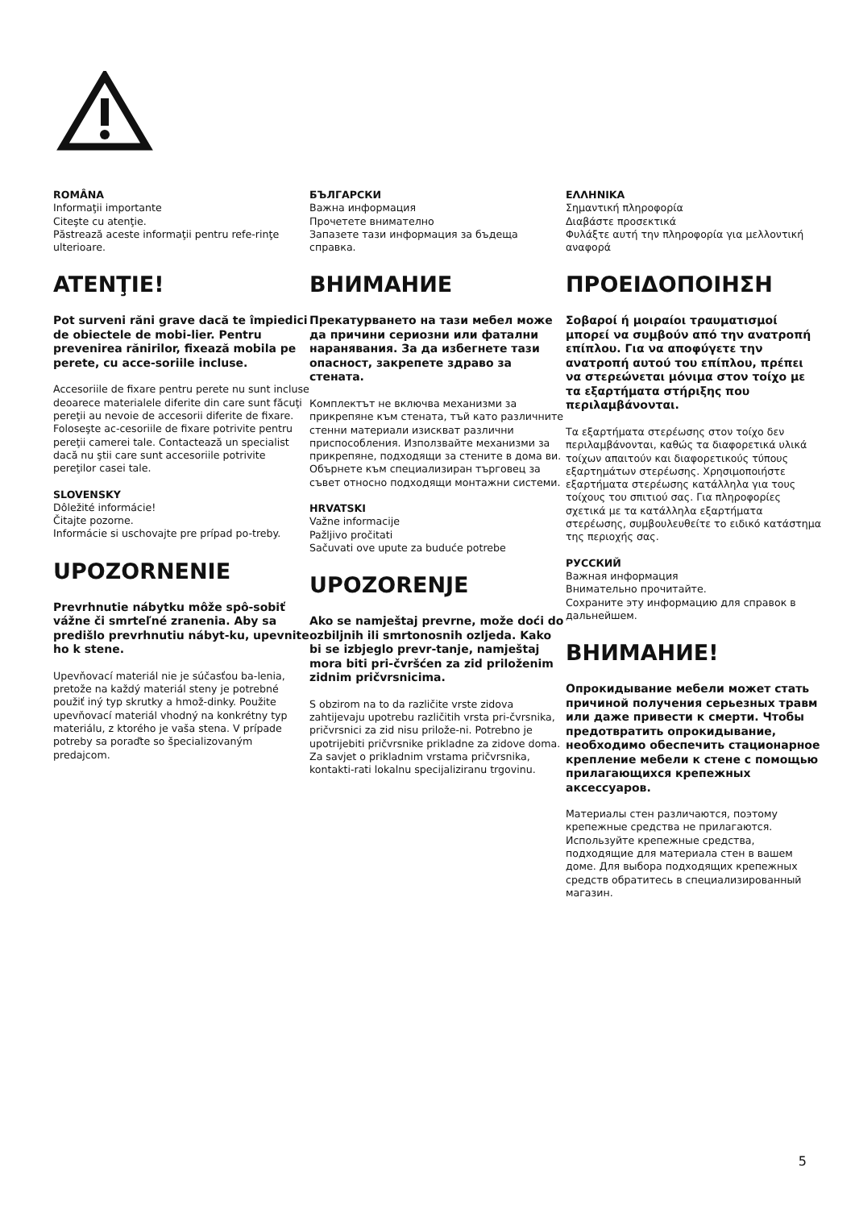ROMÂNA
Informaţii importante
Citeşte cu atenţie.
Păstrează aceste informaţii pentru refe-rinţe ulterioare.
ATENŢIE!
Pot surveni răni grave dacă te împiedici de obiectele de mobi-lier. Pentru prevenirea rănirilor, fixează mobila pe perete, cu acce-soriile incluse.
Accesoriile de fixare pentru perete nu sunt incluse deoarece materialele diferite din care sunt făcuţi pereţii au nevoie de accesorii diferite de fixare. Foloseşte ac-cesoriile de fixare potrivite pentru pereţii camerei tale. Contactează un specialist dacă nu ştii care sunt accesoriile potrivite pereţilor casei tale.
SLOVENSKY
Dôležité informácie!
Čitajte pozorne.
Informácie si uschovajte pre prípad po-treby.
UPOZORNENIE
Prevrhnutie nábytku môže spô-sobiť vážne či smrteľné zranenia. Aby sa predišlo prevrhnutiu nábyt-ku, upevnite ho k stene.
Upevňovací materiál nie je súčasťou ba-lenia, pretože na každý materiál steny je potrebné použiť iný typ skrutky a hmož-dinky. Použite upevňovací materiál vhodný na konkrétny typ materiálu, z ktorého je vaša stena. V prípade potreby sa poraďte so špecializovaným predajcom.
БЪЛГАРСКИ
Важна информация
Прочетете внимателно
Запазете тази информация за бъдеща справка.
ВНИМАНИЕ
Прекатурването на тази мебел може да причини сериозни или фатални наранявания. За да избегнете тази опасност, закрепете здраво за стената.
Комплектът не включва механизми за прикрепяне към стената, тъй като различните стенни материали изискват различни приспособления. Използвайте механизми за прикрепяне, подходящи за стените в дома ви. Обърнете към специализиран търговец за съвет относно подходящи монтажни системи.
HRVATSKI
Važne informacije
Pažljivo pročitati
Sačuvati ove upute za buduće potrebe
UPOZORENJE
Ako se namještaj prevrne, može doći do ozbiljnih ili smrtonosnih ozljeda. Kako bi se izbjeglo prevr-tanje, namještaj mora biti pri-čvršćen za zid priloženim zidnim pričvrsnicima.
S obzirom na to da različite vrste zidova zahtijevaju upotrebu različitih vrsta pri-čvrsnika, pričvrsnici za zid nisu prilože-ni. Potrebno je upotrijebiti pričvrsnike prikladne za zidove doma. Za savjet o prikladnim vrstama pričvrsnika, kontakti-rati lokalnu specijaliziranu trgovinu.
ΕΛΛΗΝΙΚΑ
Σημαντική πληροφορία
Διαβάστε προσεκτικά
Φυλάξτε αυτή την πληροφορία για μελλοντική αναφορά
ΠΡΟΕΙΔΟΠΟΙΗΣΗ
Σοβαροί ή μοιραίοι τραυματισμοί μπορεί να συμβούν από την ανατροπή επίπλου. Για να αποφύγετε την ανατροπή αυτού του επίπλου, πρέπει να στερεώνεται μόνιμα στον τοίχο με τα εξαρτήματα στήριξης που περιλαμβάνονται.
Τα εξαρτήματα στερέωσης στον τοίχο δεν περιλαμβάνονται, καθώς τα διαφορετικά υλικά τοίχων απαιτούν και διαφορετικούς τύπους εξαρτημάτων στερέωσης. Χρησιμοποιήστε εξαρτήματα στερέωσης κατάλληλα για τους τοίχους του σπιτιού σας. Για πληροφορίες σχετικά με τα κατάλληλα εξαρτήματα στερέωσης, συμβουλευθείτε το ειδικό κατάστημα της περιοχής σας.
РУССКИЙ
Важная информация
Внимательно прочитайте.
Сохраните эту информацию для справок в дальнейшем.
ВНИМАНИЕ!
Опрокидывание мебели может стать причиной получения серьезных травм или даже привести к смерти. Чтобы предотвратить опрокидывание, необходимо обеспечить стационарное крепление мебели к стене с помощью прилагающихся крепежных аксессуаров.
Материалы стен различаются, поэтому крепежные средства не прилагаются. Используйте крепежные средства, подходящие для материала стен в вашем доме. Для выбора подходящих крепежных средств обратитесь в специализированный магазин.
5